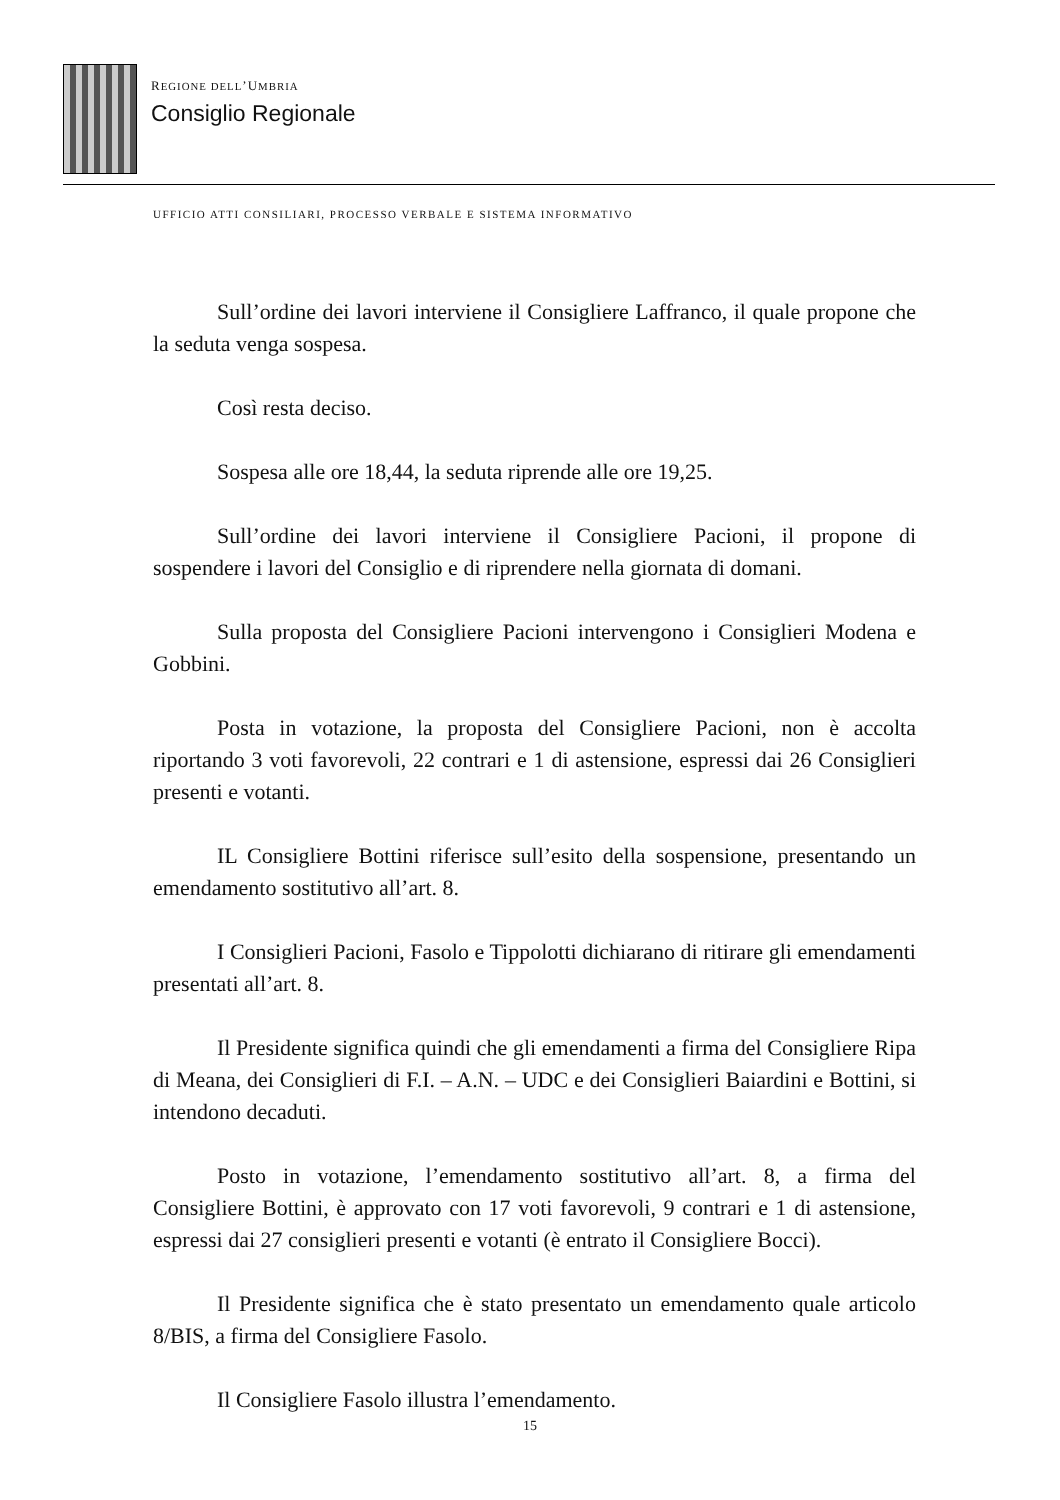REGIONE DELL’UMBRIA
Consiglio Regionale
UFFICIO ATTI CONSILIARI, PROCESSO VERBALE E SISTEMA INFORMATIVO
Sull’ordine dei lavori interviene il Consigliere Laffranco, il quale propone che la seduta venga sospesa.
Così resta deciso.
Sospesa alle ore 18,44, la seduta riprende alle ore 19,25.
Sull’ordine dei lavori interviene il Consigliere Pacioni, il propone di sospendere i lavori del Consiglio e di riprendere nella giornata di domani.
Sulla proposta del Consigliere Pacioni intervengono i Consiglieri Modena e Gobbini.
Posta in votazione, la proposta del Consigliere Pacioni, non è accolta riportando 3 voti favorevoli, 22 contrari e 1 di astensione, espressi dai 26 Consiglieri presenti e votanti.
IL Consigliere Bottini riferisce sull’esito della sospensione, presentando un emendamento sostitutivo all’art. 8.
I Consiglieri Pacioni, Fasolo e Tippolotti dichiarano di ritirare gli emendamenti presentati all’art. 8.
Il Presidente significa quindi che gli emendamenti a firma del Consigliere Ripa di Meana, dei Consiglieri di F.I. – A.N. – UDC e dei Consiglieri Baiardini e Bottini, si intendono decaduti.
Posto in votazione, l’emendamento sostitutivo all’art. 8, a firma del Consigliere Bottini, è approvato con 17 voti favorevoli, 9 contrari e 1 di astensione, espressi dai 27 consiglieri presenti e votanti (è entrato il Consigliere Bocci).
Il Presidente significa che è stato presentato un emendamento quale articolo 8/BIS, a firma del Consigliere Fasolo.
Il Consigliere Fasolo illustra l’emendamento.
15